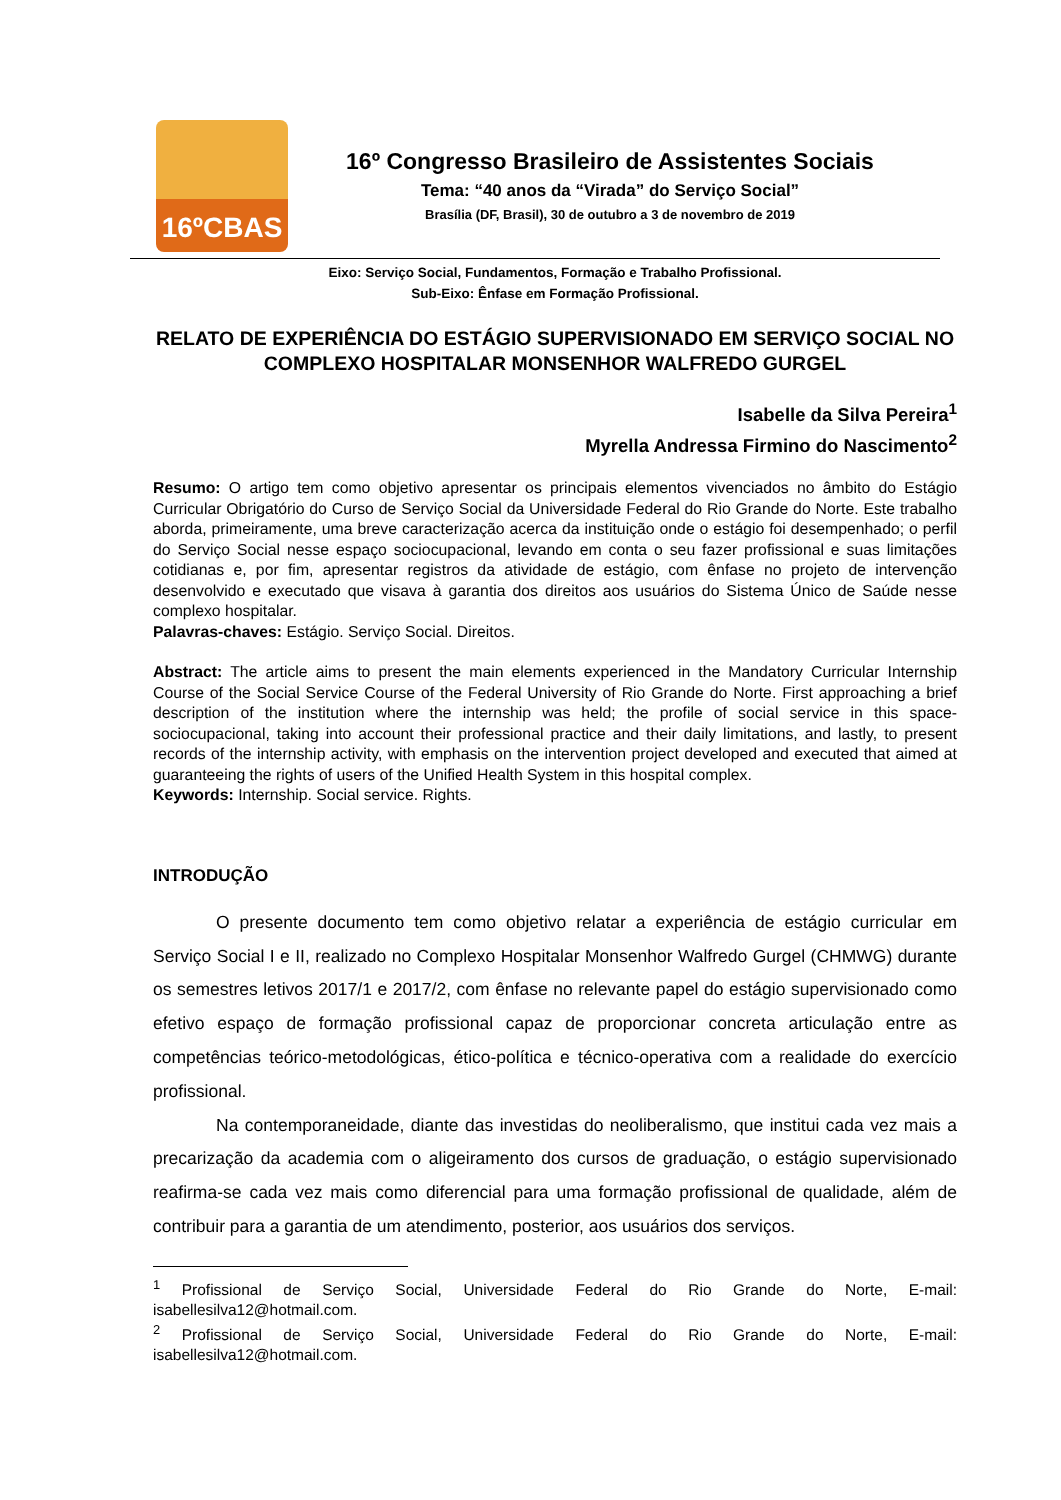16ºCBAS
16º Congresso Brasileiro de Assistentes Sociais
Tema: “40 anos da “Virada” do Serviço Social”
Brasília (DF, Brasil), 30 de outubro a 3 de novembro de 2019
Eixo: Serviço Social, Fundamentos, Formação e Trabalho Profissional.
Sub-Eixo: Ênfase em Formação Profissional.
RELATO DE EXPERIÊNCIA DO ESTÁGIO SUPERVISIONADO EM SERVIÇO SOCIAL NO COMPLEXO HOSPITALAR MONSENHOR WALFREDO GURGEL
Isabelle da Silva Pereira<sup>1</sup>
Myrella Andressa Firmino do Nascimento<sup>2</sup>
Resumo: O artigo tem como objetivo apresentar os principais elementos vivenciados no âmbito do Estágio Curricular Obrigatório do Curso de Serviço Social da Universidade Federal do Rio Grande do Norte. Este trabalho aborda, primeiramente, uma breve caracterização acerca da instituição onde o estágio foi desempenhado; o perfil do Serviço Social nesse espaço sociocupacional, levando em conta o seu fazer profissional e suas limitações cotidianas e, por fim, apresentar registros da atividade de estágio, com ênfase no projeto de intervenção desenvolvido e executado que visava à garantia dos direitos aos usuários do Sistema Único de Saúde nesse complexo hospitalar.
Palavras-chaves: Estágio. Serviço Social. Direitos.
Abstract: The article aims to present the main elements experienced in the Mandatory Curricular Internship Course of the Social Service Course of the Federal University of Rio Grande do Norte. First approaching a brief description of the institution where the internship was held; the profile of social service in this space-sociocupacional, taking into account their professional practice and their daily limitations, and lastly, to present records of the internship activity, with emphasis on the intervention project developed and executed that aimed at guaranteeing the rights of users of the Unified Health System in this hospital complex.
Keywords: Internship. Social service. Rights.
INTRODUÇÃO
O presente documento tem como objetivo relatar a experiência de estágio curricular em Serviço Social I e II, realizado no Complexo Hospitalar Monsenhor Walfredo Gurgel (CHMWG) durante os semestres letivos 2017/1 e 2017/2, com ênfase no relevante papel do estágio supervisionado como efetivo espaço de formação profissional capaz de proporcionar concreta articulação entre as competências teórico-metodológicas, ético-política e técnico-operativa com a realidade do exercício profissional.
Na contemporaneidade, diante das investidas do neoliberalismo, que institui cada vez mais a precarização da academia com o aligeiramento dos cursos de graduação, o estágio supervisionado reafirma-se cada vez mais como diferencial para uma formação profissional de qualidade, além de contribuir para a garantia de um atendimento, posterior, aos usuários dos serviços.
<sup>1</sup> Profissional de Serviço Social, Universidade Federal do Rio Grande do Norte, E-mail: isabellesilva12@hotmail.com.
<sup>2</sup> Profissional de Serviço Social, Universidade Federal do Rio Grande do Norte, E-mail: isabellesilva12@hotmail.com.